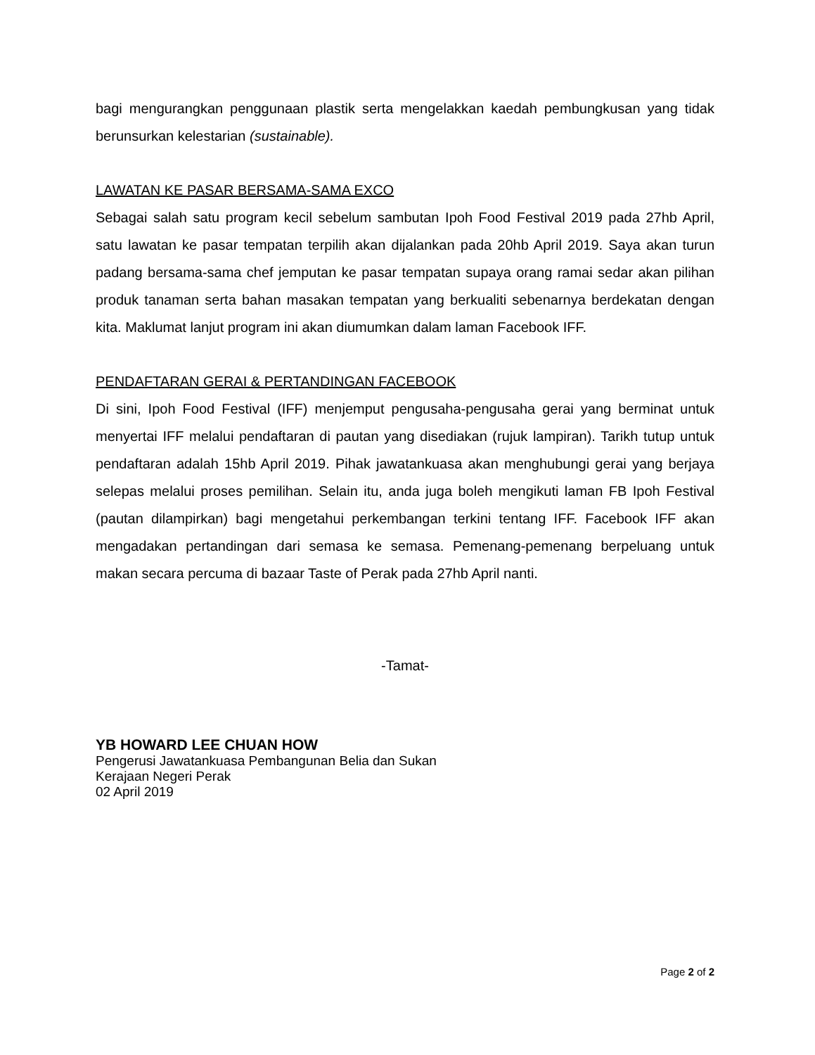bagi mengurangkan penggunaan plastik serta mengelakkan kaedah pembungkusan yang tidak berunsurkan kelestarian (sustainable).
LAWATAN KE PASAR BERSAMA-SAMA EXCO
Sebagai salah satu program kecil sebelum sambutan Ipoh Food Festival 2019 pada 27hb April, satu lawatan ke pasar tempatan terpilih akan dijalankan pada 20hb April 2019. Saya akan turun padang bersama-sama chef jemputan ke pasar tempatan supaya orang ramai sedar akan pilihan produk tanaman serta bahan masakan tempatan yang berkualiti sebenarnya berdekatan dengan kita. Maklumat lanjut program ini akan diumumkan dalam laman Facebook IFF.
PENDAFTARAN GERAI & PERTANDINGAN FACEBOOK
Di sini, Ipoh Food Festival (IFF) menjemput pengusaha-pengusaha gerai yang berminat untuk menyertai IFF melalui pendaftaran di pautan yang disediakan (rujuk lampiran). Tarikh tutup untuk pendaftaran adalah 15hb April 2019. Pihak jawatankuasa akan menghubungi gerai yang berjaya selepas melalui proses pemilihan. Selain itu, anda juga boleh mengikuti laman FB Ipoh Festival (pautan dilampirkan) bagi mengetahui perkembangan terkini tentang IFF. Facebook IFF akan mengadakan pertandingan dari semasa ke semasa. Pemenang-pemenang berpeluang untuk makan secara percuma di bazaar Taste of Perak pada 27hb April nanti.
-Tamat-
YB HOWARD LEE CHUAN HOW
Pengerusi Jawatankuasa Pembangunan Belia dan Sukan
Kerajaan Negeri Perak
02 April 2019
Page 2 of 2